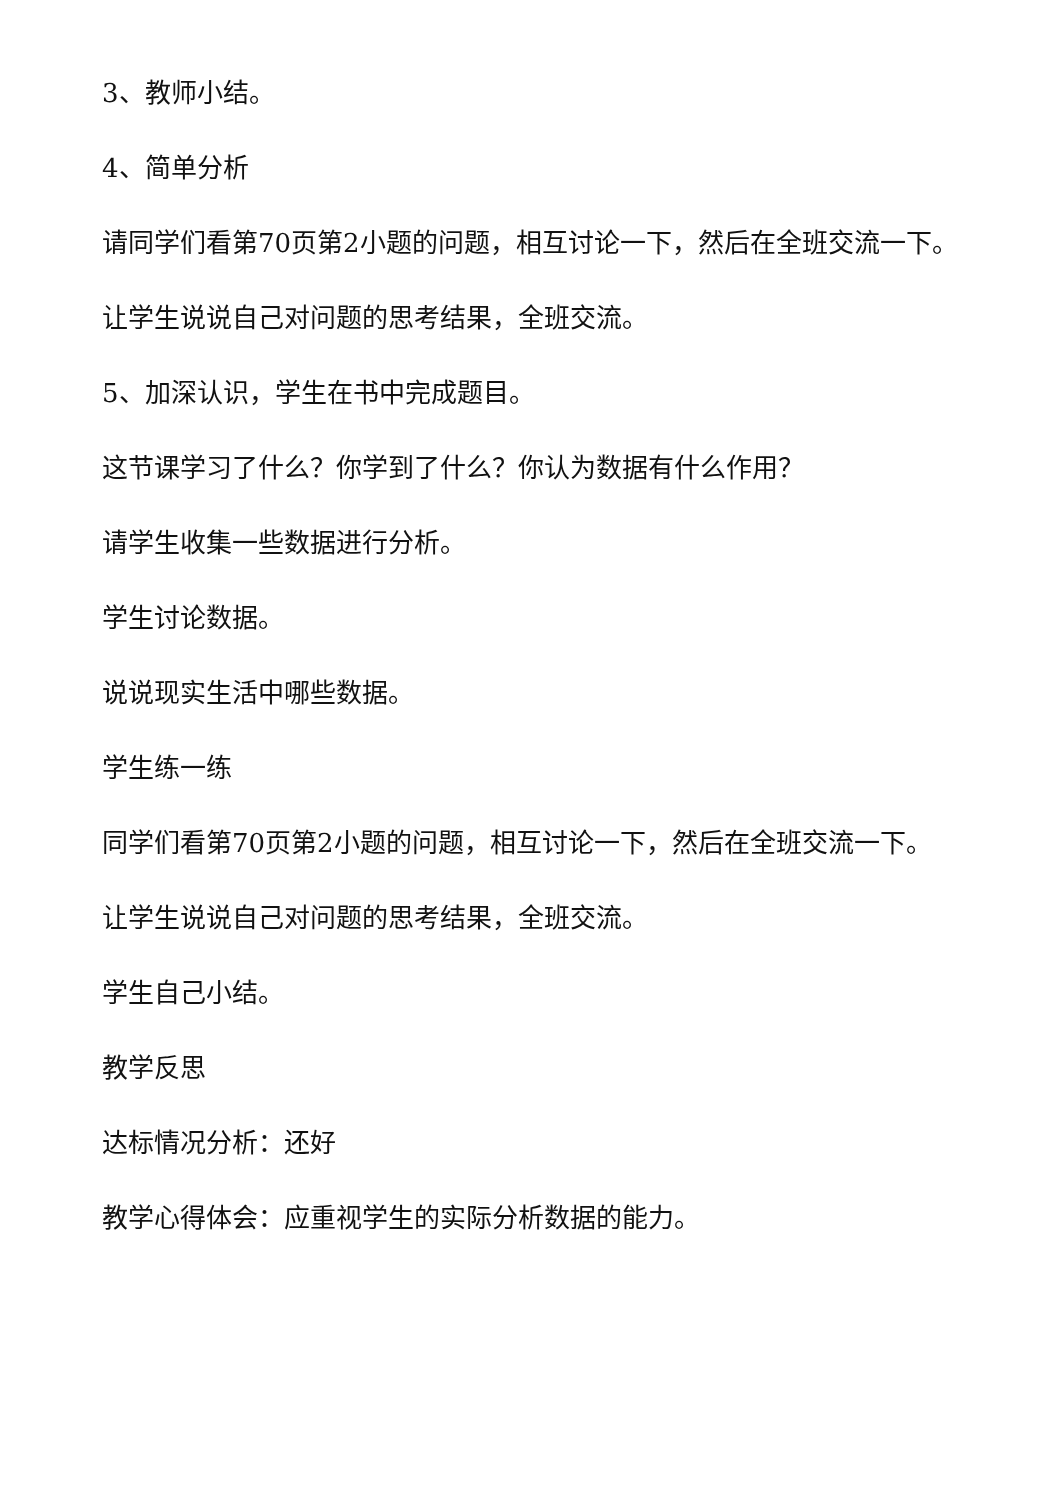3、教师小结。
4、简单分析
请同学们看第70页第2小题的问题，相互讨论一下，然后在全班交流一下。
让学生说说自己对问题的思考结果，全班交流。
5、加深认识，学生在书中完成题目。
这节课学习了什么？你学到了什么？你认为数据有什么作用？
请学生收集一些数据进行分析。
学生讨论数据。
说说现实生活中哪些数据。
学生练一练
同学们看第70页第2小题的问题，相互讨论一下，然后在全班交流一下。
让学生说说自己对问题的思考结果，全班交流。
学生自己小结。
教学反思
达标情况分析：还好
教学心得体会：应重视学生的实际分析数据的能力。